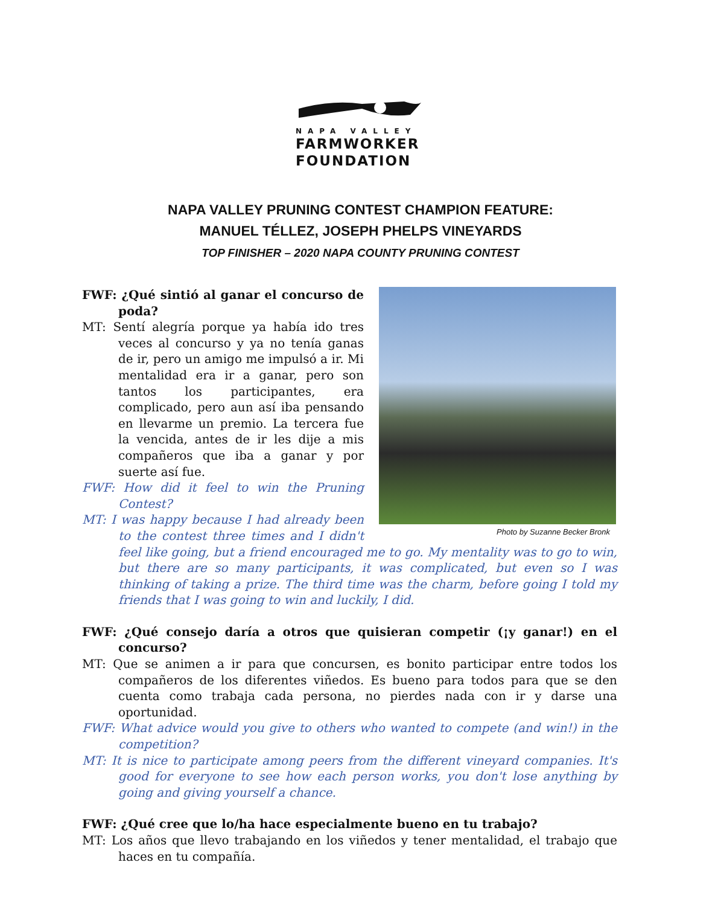NAPA VALLEY
FARMWORKER
FOUNDATION
NAPA VALLEY PRUNING CONTEST CHAMPION FEATURE:
MANUEL TÉLLEZ, JOSEPH PHELPS VINEYARDS
TOP FINISHER – 2020 NAPA COUNTY PRUNING CONTEST
Photo by Suzanne Becker Bronk
FWF: ¿Qué sintió al ganar el concurso de poda?
MT: Sentí alegría porque ya había ido tres veces al concurso y ya no tenía ganas de ir, pero un amigo me impulsó a ir. Mi mentalidad era ir a ganar, pero son tantos los participantes, era complicado, pero aun así iba pensando en llevarme un premio. La tercera fue la vencida, antes de ir les dije a mis compañeros que iba a ganar y por suerte así fue.
FWF: How did it feel to win the Pruning Contest?
MT: I was happy because I had already been to the contest three times and I didn't feel like going, but a friend encouraged me to go. My mentality was to go to win, but there are so many participants, it was complicated, but even so I was thinking of taking a prize. The third time was the charm, before going I told my friends that I was going to win and luckily, I did.
FWF: ¿Qué consejo daría a otros que quisieran competir (¡y ganar!) en el concurso?
MT: Que se animen a ir para que concursen, es bonito participar entre todos los compañeros de los diferentes viñedos. Es bueno para todos para que se den cuenta como trabaja cada persona, no pierdes nada con ir y darse una oportunidad.
FWF: What advice would you give to others who wanted to compete (and win!) in the competition?
MT: It is nice to participate among peers from the different vineyard companies. It's good for everyone to see how each person works, you don't lose anything by going and giving yourself a chance.
FWF: ¿Qué cree que lo/ha hace especialmente bueno en tu trabajo?
MT: Los años que llevo trabajando en los viñedos y tener mentalidad, el trabajo que haces en tu compañía.